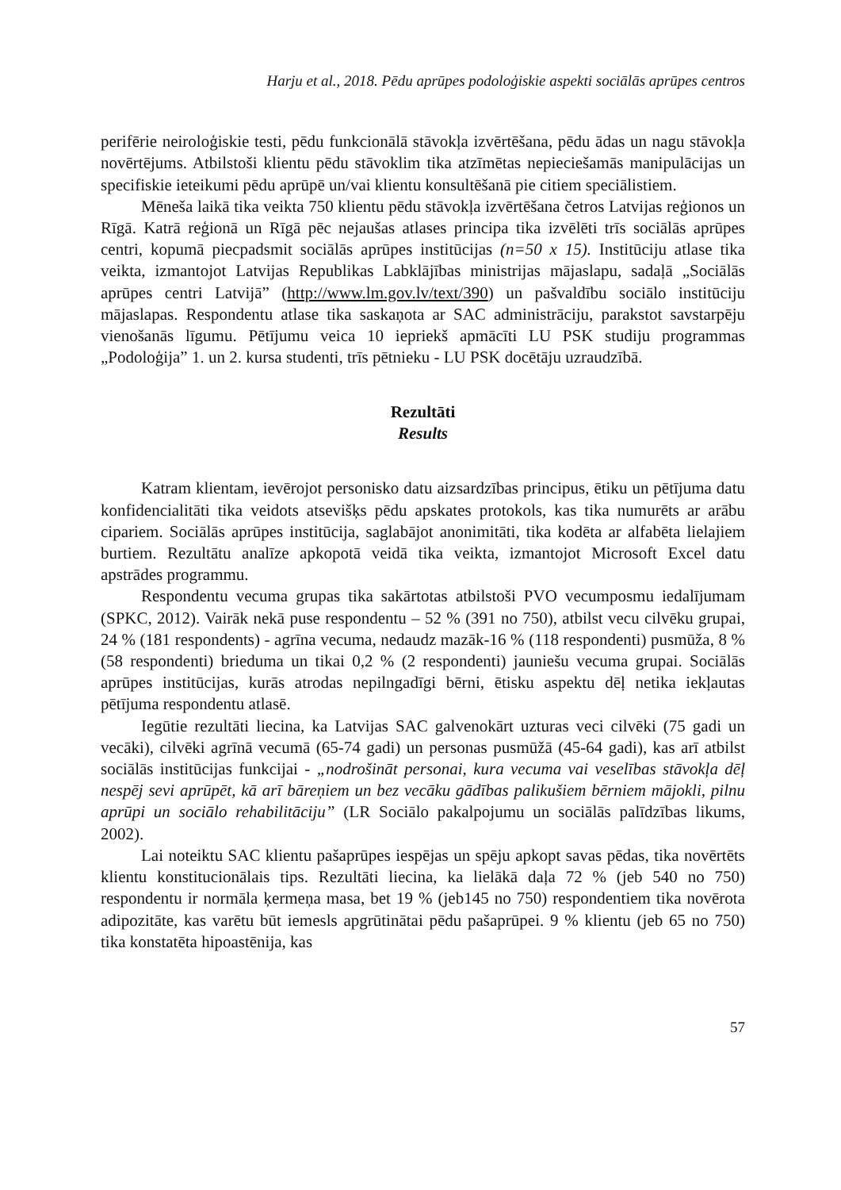Harju et al., 2018. Pēdu aprūpes podoloģiskie aspekti sociālās aprūpes centros
perifērie neiroloģiskie testi, pēdu funkcionālā stāvokļa izvērtēšana, pēdu ādas un nagu stāvokļa novērtējums. Atbilstoši klientu pēdu stāvoklim tika atzīmētas nepieciešamās manipulācijas un specifiskie ieteikumi pēdu aprūpē un/vai klientu konsultēšanā pie citiem speciālistiem.
Mēneša laikā tika veikta 750 klientu pēdu stāvokļa izvērtēšana četros Latvijas reģionos un Rīgā. Katrā reģionā un Rīgā pēc nejaušas atlases principa tika izvēlēti trīs sociālās aprūpes centri, kopumā piecpadsmit sociālās aprūpes institūcijas (n=50 x 15). Institūciju atlase tika veikta, izmantojot Latvijas Republikas Labklājības ministrijas mājaslapu, sadaļā „Sociālās aprūpes centri Latvijā” (http://www.lm.gov.lv/text/390) un pašvaldību sociālo institūciju mājaslapas. Respondentu atlase tika saskaņota ar SAC administrāciju, parakstot savstarpēju vienošanās līgumu. Pētījumu veica 10 iepriekš apmācīti LU PSK studiju programmas „Podoloģija” 1. un 2. kursa studenti, trīs pētnieku - LU PSK docētāju uzraudzībā.
Rezultāti
Results
Katram klientam, ievērojot personisko datu aizsardzības principus, ētiku un pētījuma datu konfidencialitāti tika veidots atsevišķs pēdu apskates protokols, kas tika numurēts ar arābu cipariem. Sociālās aprūpes institūcija, saglabājot anonimitāti, tika kodēta ar alfabēta lielajiem burtiem. Rezultātu analīze apkopotā veidā tika veikta, izmantojot Microsoft Excel datu apstrādes programmu.
Respondentu vecuma grupas tika sakārtotas atbilstoši PVO vecumposmu iedalījumam (SPKC, 2012). Vairāk nekā puse respondentu – 52 % (391 no 750), atbilst vecu cilvēku grupai, 24 % (181 respondents) - agrīna vecuma, nedaudz mazāk-16 % (118 respondenti) pusmūža, 8 % (58 respondenti) brieduma un tikai 0,2 % (2 respondenti) jauniešu vecuma grupai. Sociālās aprūpes institūcijas, kurās atrodas nepilngadīgi bērni, ētisku aspektu dēļ netika iekļautas pētījuma respondentu atlasē.
Iegūtie rezultāti liecina, ka Latvijas SAC galvenokārt uzturas veci cilvēki (75 gadi un vecāki), cilvēki agrīnā vecumā (65-74 gadi) un personas pusmūžā (45-64 gadi), kas arī atbilst sociālās institūcijas funkcijai - „nodrošināt personai, kura vecuma vai veselības stāvokļa dēļ nespēj sevi aprūpēt, kā arī bāreņiem un bez vecāku gādības palikušiem bērniem mājokli, pilnu aprūpi un sociālo rehabilitāciju” (LR Sociālo pakalpojumu un sociālās palīdzības likums, 2002).
Lai noteiktu SAC klientu pašaprūpes iespējas un spēju apkopt savas pēdas, tika novērtēts klientu konstitucionālais tips. Rezultāti liecina, ka lielākā daļa 72 % (jeb 540 no 750) respondentu ir normāla ķermeņa masa, bet 19 % (jeb145 no 750) respondentiem tika novērota adipozitāte, kas varētu būt iemesls apgrūtinātai pēdu pašaprūpei. 9 % klientu (jeb 65 no 750) tika konstatēta hipoastēnija, kas
57